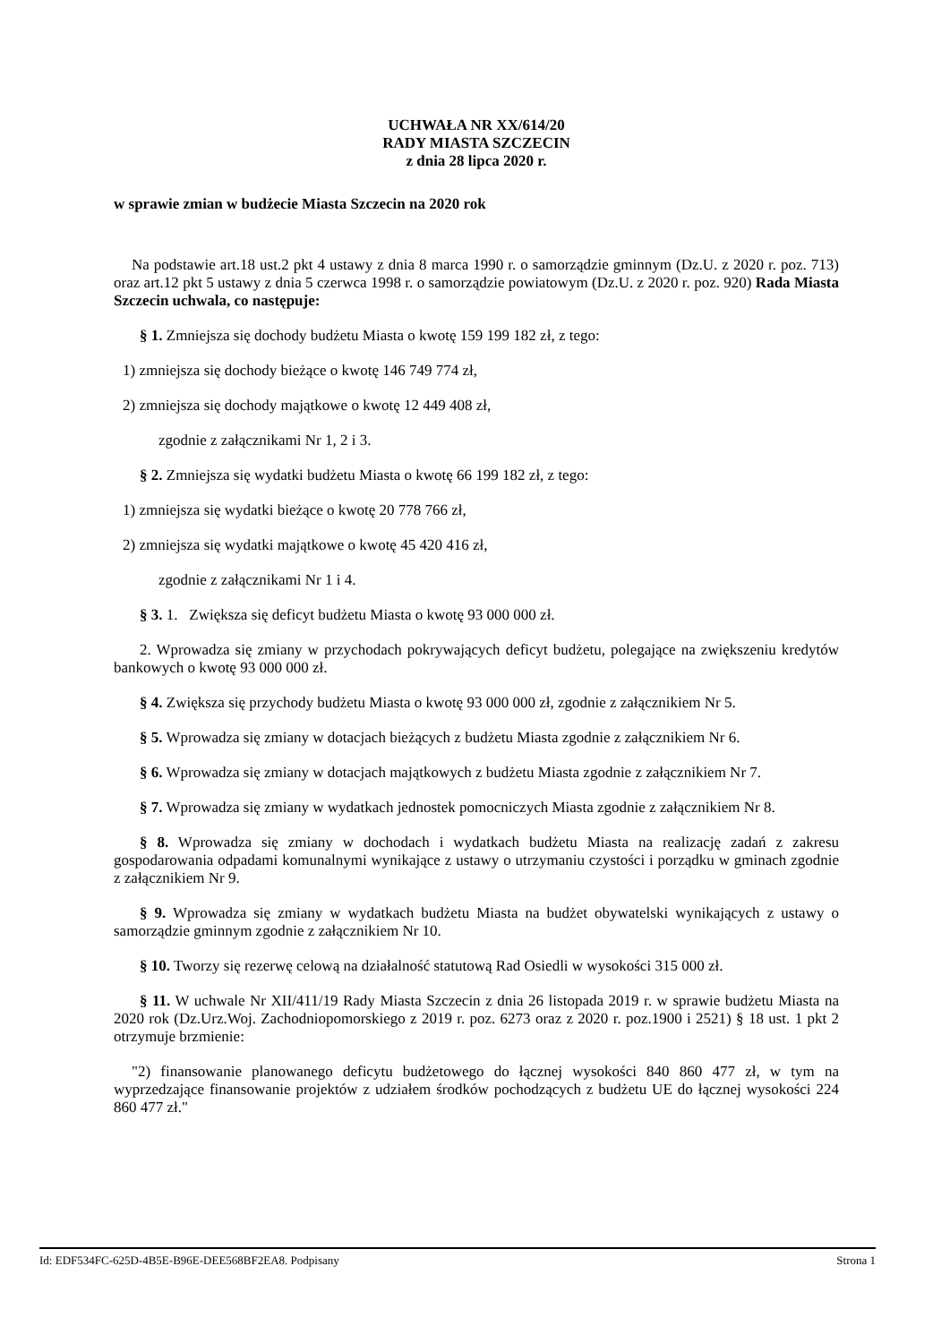UCHWAŁA NR XX/614/20
RADY MIASTA SZCZECIN
z dnia 28 lipca 2020 r.
w sprawie zmian w budżecie Miasta Szczecin na 2020 rok
Na podstawie art.18 ust.2 pkt 4 ustawy z dnia 8 marca 1990 r. o samorządzie gminnym (Dz.U. z 2020 r. poz. 713) oraz art.12 pkt 5 ustawy z dnia 5 czerwca 1998 r. o samorządzie powiatowym (Dz.U. z 2020 r. poz. 920) Rada Miasta Szczecin uchwala, co następuje:
§ 1. Zmniejsza się dochody budżetu Miasta o kwotę 159 199 182 zł, z tego:
1) zmniejsza się dochody bieżące o kwotę 146 749 774 zł,
2) zmniejsza się dochody majątkowe o kwotę 12 449 408 zł,
zgodnie z załącznikami Nr 1, 2 i 3.
§ 2. Zmniejsza się wydatki budżetu Miasta o kwotę 66 199 182 zł, z tego:
1) zmniejsza się wydatki bieżące o kwotę 20 778 766 zł,
2) zmniejsza się wydatki majątkowe o kwotę 45 420 416 zł,
zgodnie z załącznikami Nr 1 i 4.
§ 3. 1. Zwiększa się deficyt budżetu Miasta o kwotę 93 000 000 zł.
2. Wprowadza się zmiany w przychodach pokrywających deficyt budżetu, polegające na zwiększeniu kredytów bankowych o kwotę 93 000 000 zł.
§ 4. Zwiększa się przychody budżetu Miasta o kwotę 93 000 000 zł, zgodnie z załącznikiem Nr 5.
§ 5. Wprowadza się zmiany w dotacjach bieżących z budżetu Miasta zgodnie z załącznikiem Nr 6.
§ 6. Wprowadza się zmiany w dotacjach majątkowych z budżetu Miasta zgodnie z załącznikiem Nr 7.
§ 7. Wprowadza się zmiany w wydatkach jednostek pomocniczych Miasta zgodnie z załącznikiem Nr 8.
§ 8. Wprowadza się zmiany w dochodach i wydatkach budżetu Miasta na realizację zadań z zakresu gospodarowania odpadami komunalnymi wynikające z ustawy o utrzymaniu czystości i porządku w gminach zgodnie z załącznikiem Nr 9.
§ 9. Wprowadza się zmiany w wydatkach budżetu Miasta na budżet obywatelski wynikających z ustawy o samorządzie gminnym zgodnie z załącznikiem Nr 10.
§ 10. Tworzy się rezerwę celową na działalność statutową Rad Osiedli w wysokości 315 000 zł.
§ 11. W uchwale Nr XII/411/19 Rady Miasta Szczecin z dnia 26 listopada 2019 r. w sprawie budżetu Miasta na 2020 rok (Dz.Urz.Woj. Zachodniopomorskiego z 2019 r. poz. 6273 oraz z 2020 r. poz.1900 i 2521) § 18 ust. 1 pkt 2 otrzymuje brzmienie:
"2) finansowanie planowanego deficytu budżetowego do łącznej wysokości 840 860 477 zł, w tym na wyprzedzające finansowanie projektów z udziałem środków pochodzących z budżetu UE do łącznej wysokości 224 860 477 zł."
Id: EDF534FC-625D-4B5E-B96E-DEE568BF2EA8. Podpisany Strona 1